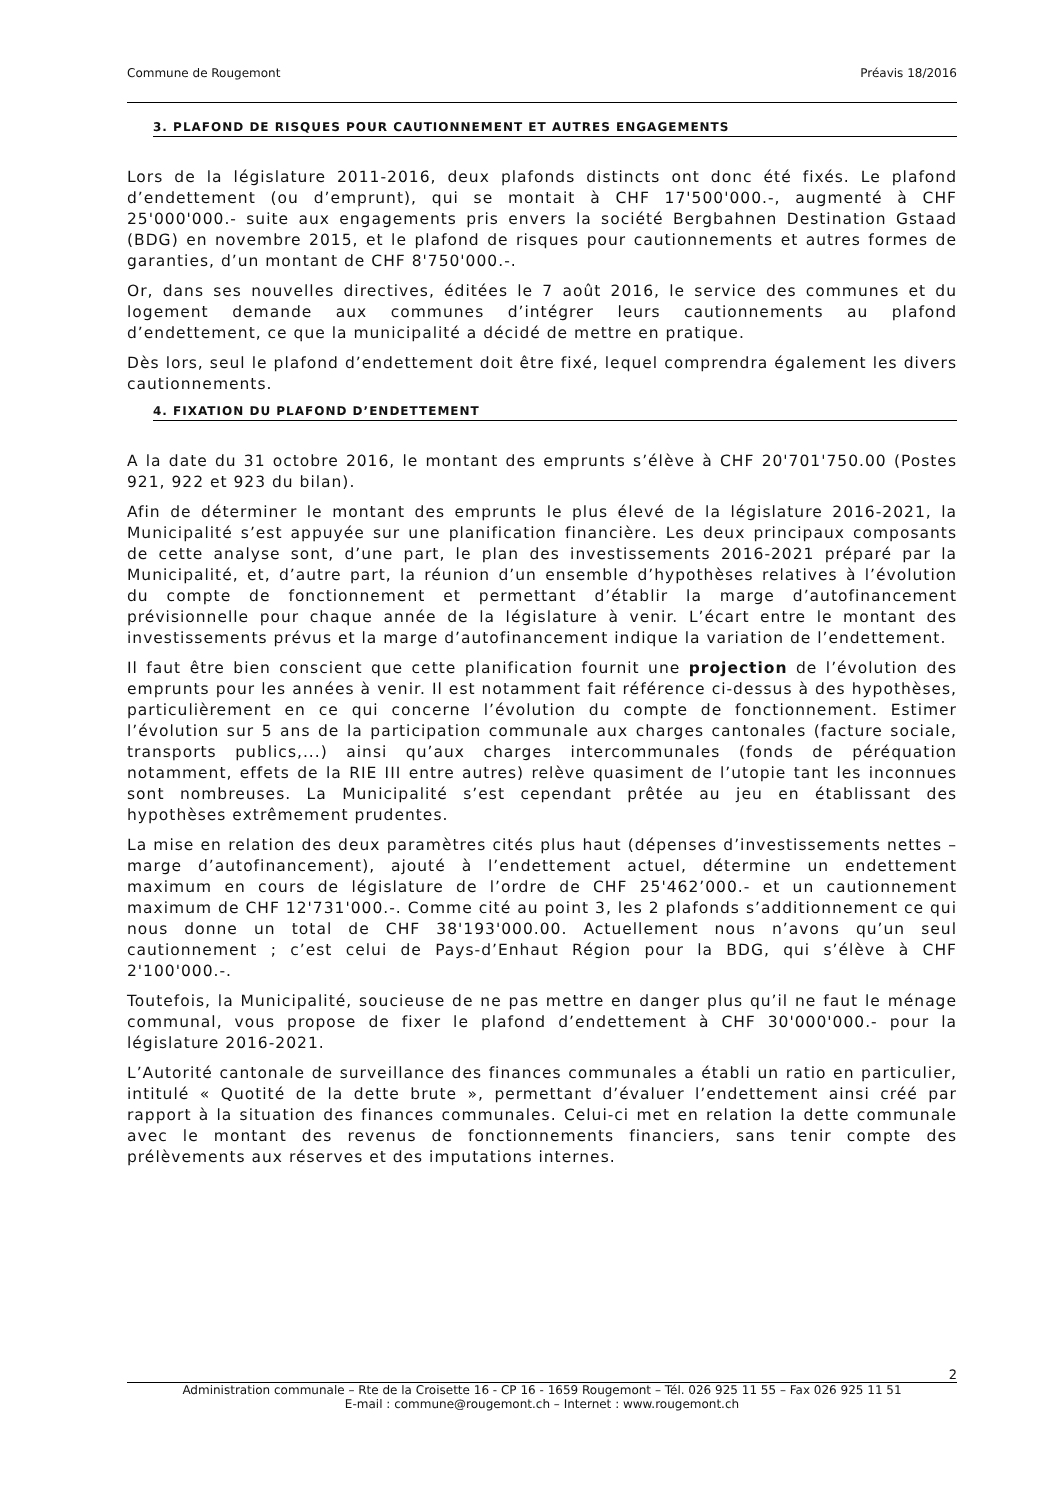Commune de Rougemont Préavis 18/2016
3. PLAFOND DE RISQUES POUR CAUTIONNEMENT ET AUTRES ENGAGEMENTS
Lors de la législature 2011-2016, deux plafonds distincts ont donc été fixés. Le plafond d’endettement (ou d’emprunt), qui se montait à CHF 17'500'000.-, augmenté à CHF 25'000'000.- suite aux engagements pris envers la société Bergbahnen Destination Gstaad (BDG) en novembre 2015, et le plafond de risques pour cautionnements et autres formes de garanties, d’un montant de CHF 8'750'000.-.
Or, dans ses nouvelles directives, éditées le 7 août 2016, le service des communes et du logement demande aux communes d’intégrer leurs cautionnements au plafond d’endettement, ce que la municipalité a décidé de mettre en pratique.
Dès lors, seul le plafond d’endettement doit être fixé, lequel comprendra également les divers cautionnements.
4. FIXATION DU PLAFOND D’ENDETTEMENT
A la date du 31 octobre 2016, le montant des emprunts s’élève à CHF 20'701'750.00 (Postes 921, 922 et 923 du bilan).
Afin de déterminer le montant des emprunts le plus élevé de la législature 2016-2021, la Municipalité s’est appuyée sur une planification financière. Les deux principaux composants de cette analyse sont, d’une part, le plan des investissements 2016-2021 préparé par la Municipalité, et, d’autre part, la réunion d’un ensemble d’hypothèses relatives à l’évolution du compte de fonctionnement et permettant d’établir la marge d’autofinancement prévisionnelle pour chaque année de la législature à venir. L’écart entre le montant des investissements prévus et la marge d’autofinancement indique la variation de l’endettement.
Il faut être bien conscient que cette planification fournit une projection de l’évolution des emprunts pour les années à venir. Il est notamment fait référence ci-dessus à des hypothèses, particulièrement en ce qui concerne l’évolution du compte de fonctionnement. Estimer l’évolution sur 5 ans de la participation communale aux charges cantonales (facture sociale, transports publics,...) ainsi qu’aux charges intercommunales (fonds de péréquation notamment, effets de la RIE III entre autres) relève quasiment de l’utopie tant les inconnues sont nombreuses. La Municipalité s’est cependant prêtée au jeu en établissant des hypothèses extrêmement prudentes.
La mise en relation des deux paramètres cités plus haut (dépenses d’investissements nettes – marge d’autofinancement), ajouté à l’endettement actuel, détermine un endettement maximum en cours de législature de l’ordre de CHF 25'462’000.- et un cautionnement maximum de CHF 12'731'000.-. Comme cité au point 3, les 2 plafonds s’additionnement ce qui nous donne un total de CHF 38'193'000.00. Actuellement nous n’avons qu’un seul cautionnement ; c’est celui de Pays-d’Enhaut Région pour la BDG, qui s’élève à CHF 2'100'000.-.
Toutefois, la Municipalité, soucieuse de ne pas mettre en danger plus qu’il ne faut le ménage communal, vous propose de fixer le plafond d’endettement à CHF 30'000'000.- pour la législature 2016-2021.
L’Autorité cantonale de surveillance des finances communales a établi un ratio en particulier, intitulé « Quotité de la dette brute », permettant d’évaluer l’endettement ainsi créé par rapport à la situation des finances communales. Celui-ci met en relation la dette communale avec le montant des revenus de fonctionnements financiers, sans tenir compte des prélèvements aux réserves et des imputations internes.
2
Administration communale – Rte de la Croisette 16 - CP 16 - 1659 Rougemont – Tél. 026 925 11 55 – Fax 026 925 11 51
E-mail : commune@rougemont.ch – Internet : www.rougemont.ch